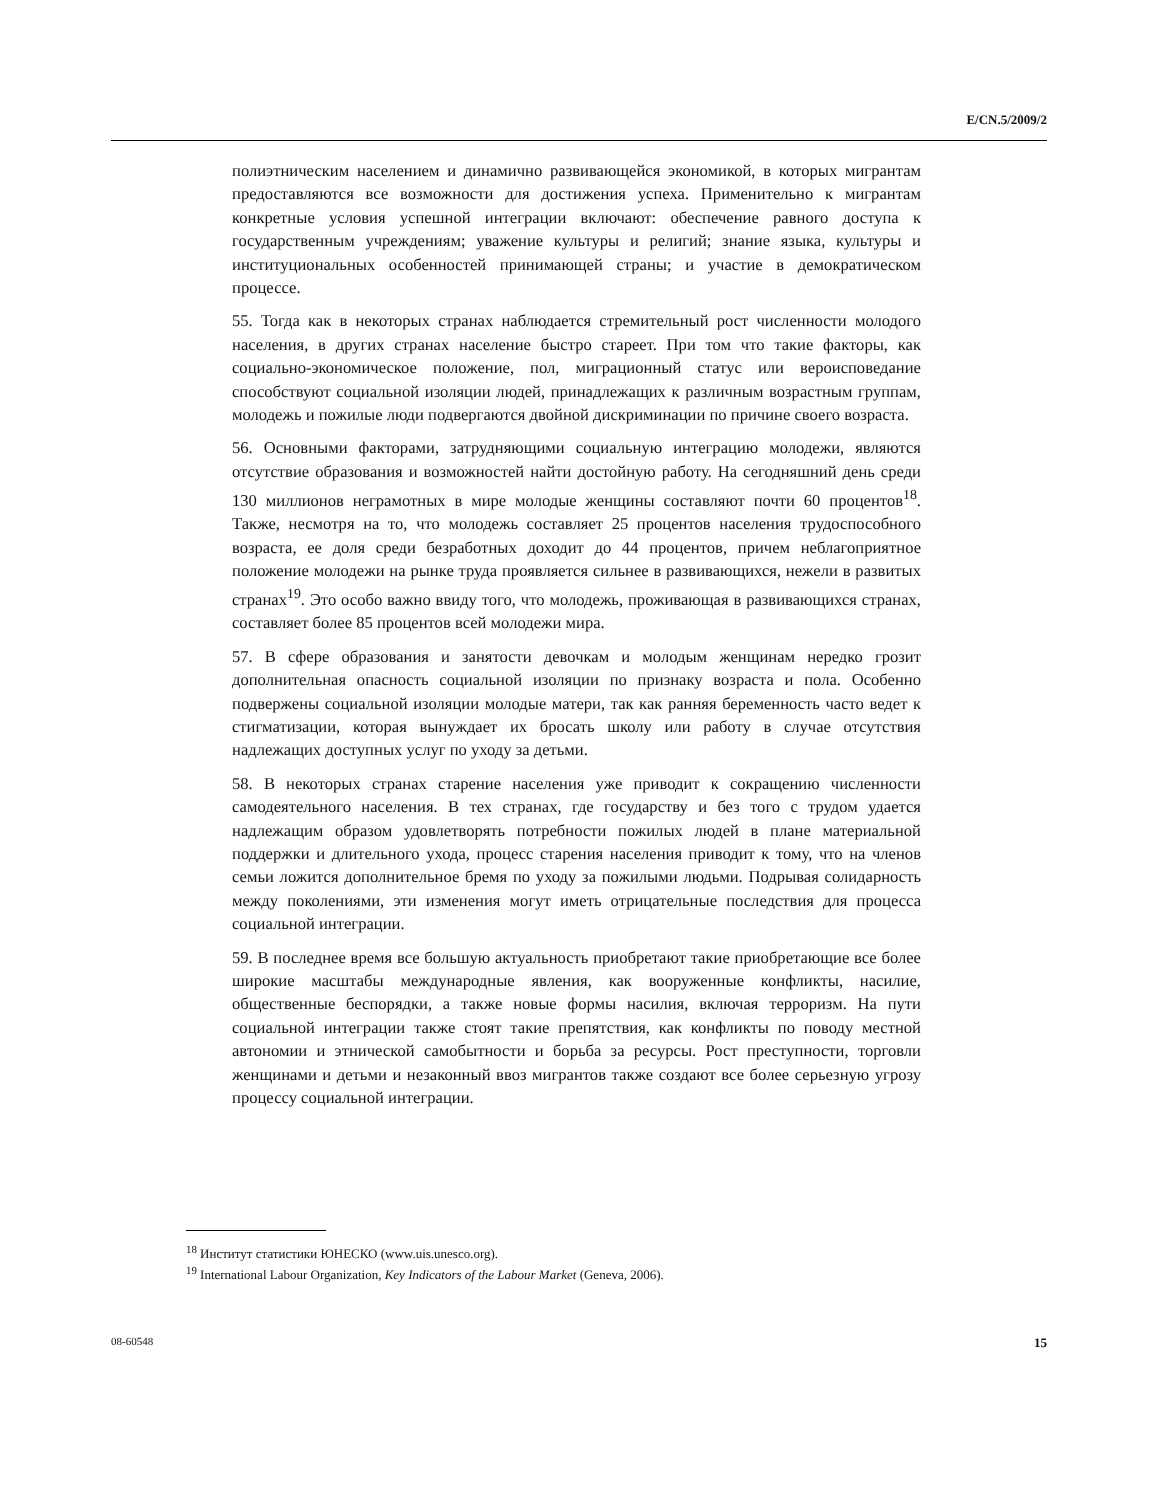E/CN.5/2009/2
полиэтническим населением и динамично развивающейся экономикой, в которых мигрантам предоставляются все возможности для достижения успеха. Применительно к мигрантам конкретные условия успешной интеграции включают: обеспечение равного доступа к государственным учреждениям; уважение культуры и религий; знание языка, культуры и институциональных особенностей принимающей страны; и участие в демократическом процессе.
55. Тогда как в некоторых странах наблюдается стремительный рост численности молодого населения, в других странах население быстро стареет. При том что такие факторы, как социально-экономическое положение, пол, миграционный статус или вероисповедание способствуют социальной изоляции людей, принадлежащих к различным возрастным группам, молодежь и пожилые люди подвергаются двойной дискриминации по причине своего возраста.
56. Основными факторами, затрудняющими социальную интеграцию молодежи, являются отсутствие образования и возможностей найти достойную работу. На сегодняшний день среди 130 миллионов неграмотных в мире молодые женщины составляют почти 60 процентов<sup>18</sup>. Также, несмотря на то, что молодежь составляет 25 процентов населения трудоспособного возраста, ее доля среди безработных доходит до 44 процентов, причем неблагоприятное положение молодежи на рынке труда проявляется сильнее в развивающихся, нежели в развитых странах<sup>19</sup>. Это особо важно ввиду того, что молодежь, проживающая в развивающихся странах, составляет более 85 процентов всей молодежи мира.
57. В сфере образования и занятости девочкам и молодым женщинам нередко грозит дополнительная опасность социальной изоляции по признаку возраста и пола. Особенно подвержены социальной изоляции молодые матери, так как ранняя беременность часто ведет к стигматизации, которая вынуждает их бросать школу или работу в случае отсутствия надлежащих доступных услуг по уходу за детьми.
58. В некоторых странах старение населения уже приводит к сокращению численности самодеятельного населения. В тех странах, где государству и без того с трудом удается надлежащим образом удовлетворять потребности пожилых людей в плане материальной поддержки и длительного ухода, процесс старения населения приводит к тому, что на членов семьи ложится дополнительное бремя по уходу за пожилыми людьми. Подрывая солидарность между поколениями, эти изменения могут иметь отрицательные последствия для процесса социальной интеграции.
59. В последнее время все большую актуальность приобретают такие приобретающие все более широкие масштабы международные явления, как вооруженные конфликты, насилие, общественные беспорядки, а также новые формы насилия, включая терроризм. На пути социальной интеграции также стоят такие препятствия, как конфликты по поводу местной автономии и этнической самобытности и борьба за ресурсы. Рост преступности, торговли женщинами и детьми и незаконный ввоз мигрантов также создают все более серьезную угрозу процессу социальной интеграции.
<sup>18</sup> Институт статистики ЮНЕСКО (www.uis.unesco.org).
<sup>19</sup> International Labour Organization, Key Indicators of the Labour Market (Geneva, 2006).
08-60548 15